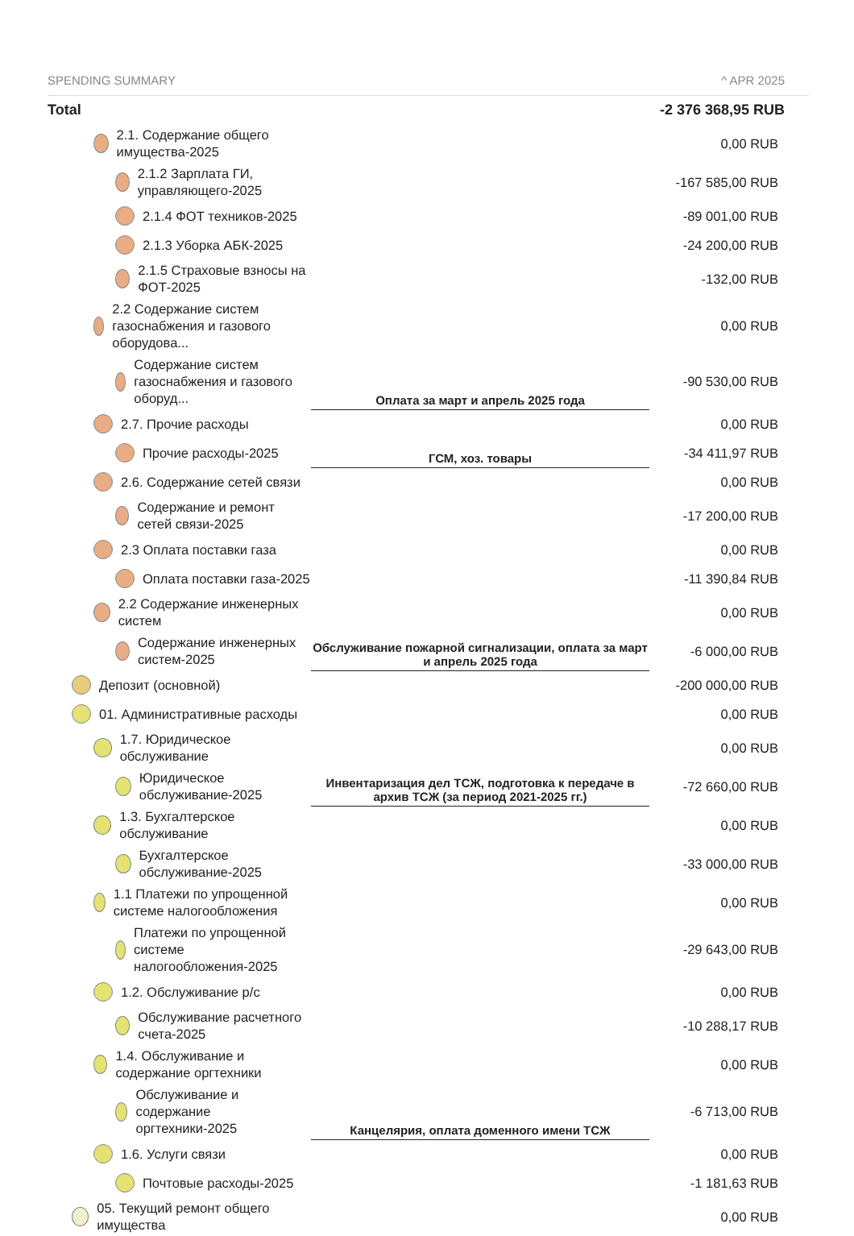| SPENDING SUMMARY | | ^ APR 2025 |
| --- | --- | --- |
| Total | | -2 376 368,95 RUB |
| 2.1. Содержание общего имущества-2025 | | 0,00 RUB |
| 2.1.2 Зарплата ГИ, управляющего-2025 | | -167 585,00 RUB |
| 2.1.4 ФОТ техников-2025 | | -89 001,00 RUB |
| 2.1.3 Уборка АБК-2025 | | -24 200,00 RUB |
| 2.1.5 Страховые взносы на ФОТ-2025 | | -132,00 RUB |
| 2.2 Содержание систем газоснабжения и газового оборудова... | | 0,00 RUB |
| Содержание систем газоснабжения и газового оборуд... | Оплата за март и апрель 2025 года | -90 530,00 RUB |
| 2.7. Прочие расходы | | 0,00 RUB |
| Прочие расходы-2025 | ГСМ, хоз. товары | -34 411,97 RUB |
| 2.6. Содержание сетей связи | | 0,00 RUB |
| Содержание и ремонт сетей связи-2025 | | -17 200,00 RUB |
| 2.3 Оплата поставки газа | | 0,00 RUB |
| Оплата поставки газа-2025 | | -11 390,84 RUB |
| 2.2 Содержание инженерных систем | | 0,00 RUB |
| Содержание инженерных систем-2025 | Обслуживание пожарной сигнализации, оплата за март и апрель 2025 года | -6 000,00 RUB |
| Депозит (основной) | | -200 000,00 RUB |
| 01. Административные расходы | | 0,00 RUB |
| 1.7. Юридическое обслуживание | Инвентаризация дел ТСЖ, подготовка к передаче в архив ТСЖ (за период 2021-2025 гг.) | 0,00 RUB |
| Юридическое обслуживание-2025 | | -72 660,00 RUB |
| 1.3. Бухгалтерское обслуживание | | 0,00 RUB |
| Бухгалтерское обслуживание-2025 | | -33 000,00 RUB |
| 1.1 Платежи по упрощенной системе налогообложения | | 0,00 RUB |
| Платежи по упрощенной системе налогообложения-2025 | | -29 643,00 RUB |
| 1.2. Обслуживание р/с | | 0,00 RUB |
| Обслуживание расчетного счета-2025 | | -10 288,17 RUB |
| 1.4. Обслуживание и содержание оргтехники | | 0,00 RUB |
| Обслуживание и содержание оргтехники-2025 | Канцелярия, оплата доменного имени ТСЖ | -6 713,00 RUB |
| 1.6. Услуги связи | | 0,00 RUB |
| Почтовые расходы-2025 | | -1 181,63 RUB |
| 05. Текущий ремонт общего имущества | | 0,00 RUB |